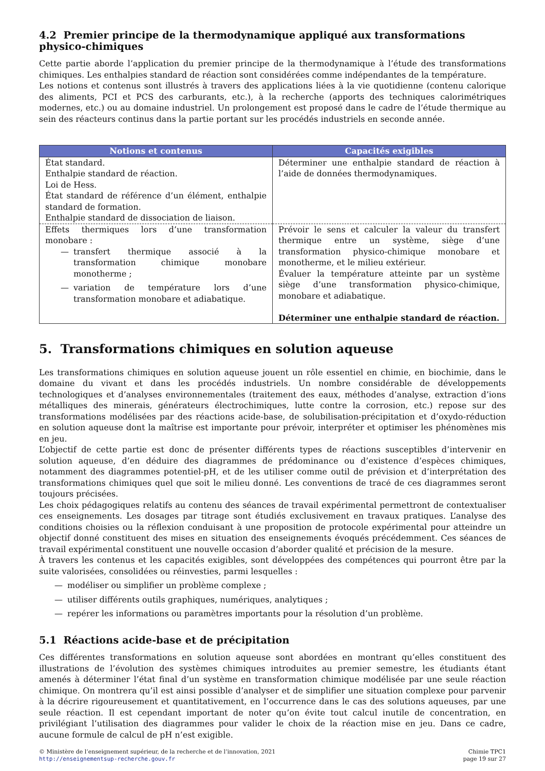4.2 Premier principe de la thermodynamique appliqué aux transformations physico-chimiques
Cette partie aborde l’application du premier principe de la thermodynamique à l’étude des transformations chimiques. Les enthalpies standard de réaction sont considérées comme indépendantes de la température.
Les notions et contenus sont illustrés à travers des applications liées à la vie quotidienne (contenu calorique des aliments, PCI et PCS des carburants, etc.), à la recherche (apports des techniques calorimétriques modernes, etc.) ou au domaine industriel. Un prolongement est proposé dans le cadre de l’étude thermique au sein des réacteurs continus dans la partie portant sur les procédés industriels en seconde année.
| Notions et contenus | Capacités exigibles |
| --- | --- |
| État standard. Enthalpie standard de réaction. Loi de Hess. État standard de référence d’un élément, enthalpie standard de formation. Enthalpie standard de dissociation de liaison. | Déterminer une enthalpie standard de réaction à l’aide de données thermodynamiques. |
| Effets thermiques lors d’une transformation monobare : — transfert thermique associé à la transformation chimique monobare monotherme ; — variation de température lors d’une transformation monobare et adiabatique. | Prévoir le sens et calculer la valeur du transfert thermique entre un système, siège d’une transformation physico-chimique monobare et monotherme, et le milieu extérieur. Évaluer la température atteinte par un système siège d’une transformation physico-chimique, monobare et adiabatique. Déterminer une enthalpie standard de réaction. |
5. Transformations chimiques en solution aqueuse
Les transformations chimiques en solution aqueuse jouent un rôle essentiel en chimie, en biochimie, dans le domaine du vivant et dans les procédés industriels. Un nombre considérable de développements technologiques et d’analyses environnementales (traitement des eaux, méthodes d’analyse, extraction d’ions métalliques des minerais, générateurs électrochimiques, lutte contre la corrosion, etc.) repose sur des transformations modélisées par des réactions acide-base, de solubilisation-précipitation et d’oxydo-réduction en solution aqueuse dont la maîtrise est importante pour prévoir, interpréter et optimiser les phénomènes mis en jeu.
L’objectif de cette partie est donc de présenter différents types de réactions susceptibles d’intervenir en solution aqueuse, d’en déduire des diagrammes de prédominance ou d’existence d’espèces chimiques, notamment des diagrammes potentiel-pH, et de les utiliser comme outil de prévision et d’interprétation des transformations chimiques quel que soit le milieu donné. Les conventions de tracé de ces diagrammes seront toujours précisées.
Les choix pédagogiques relatifs au contenu des séances de travail expérimental permettront de contextualiser ces enseignements. Les dosages par titrage sont étudiés exclusivement en travaux pratiques. L’analyse des conditions choisies ou la réflexion conduisant à une proposition de protocole expérimental pour atteindre un objectif donné constituent des mises en situation des enseignements évoqués précédemment. Ces séances de travail expérimental constituent une nouvelle occasion d’aborder qualité et précision de la mesure.
À travers les contenus et les capacités exigibles, sont développées des compétences qui pourront être par la suite valorisées, consolidées ou réinvesties, parmi lesquelles :
— modéliser ou simplifier un problème complexe ;
— utiliser différents outils graphiques, numériques, analytiques ;
— repérer les informations ou paramètres importants pour la résolution d’un problème.
5.1 Réactions acide-base et de précipitation
Ces différentes transformations en solution aqueuse sont abordées en montrant qu’elles constituent des illustrations de l’évolution des systèmes chimiques introduites au premier semestre, les étudiants étant amenés à déterminer l’état final d’un système en transformation chimique modélisée par une seule réaction chimique. On montrera qu’il est ainsi possible d’analyser et de simplifier une situation complexe pour parvenir à la décrire rigoureusement et quantitativement, en l’occurrence dans le cas des solutions aqueuses, par une seule réaction. Il est cependant important de noter qu’on évite tout calcul inutile de concentration, en privilégiant l’utilisation des diagrammes pour valider le choix de la réaction mise en jeu. Dans ce cadre, aucune formule de calcul de pH n’est exigible.
© Ministère de l’enseignement supérieur, de la recherche et de l’innovation, 2021
http://enseignementsup-recherche.gouv.fr
Chimie TPC1
page 19 sur 27